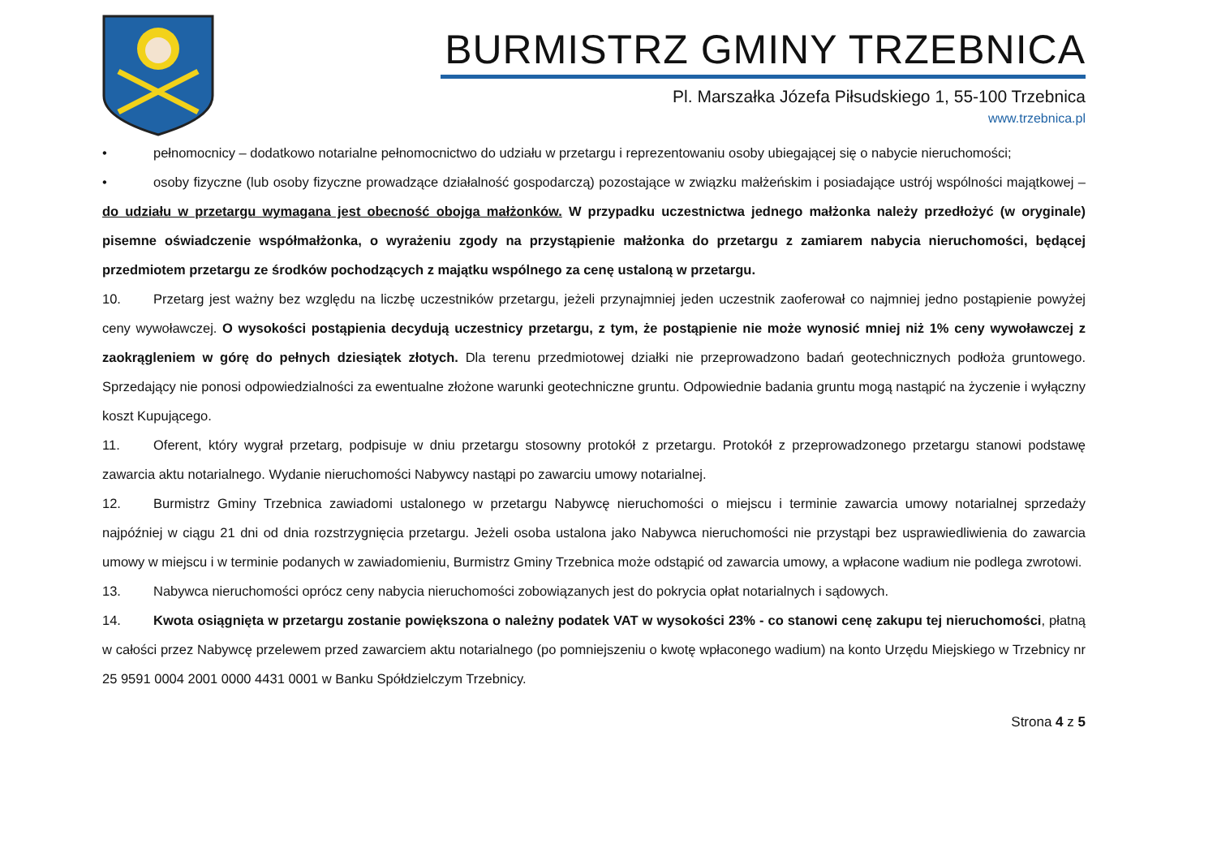BURMISTRZ GMINY TRZEBNICA
Pl. Marszałka Józefa Piłsudskiego 1, 55-100 Trzebnica
www.trzebnica.pl
• pełnomocnicy – dodatkowo notarialne pełnomocnictwo do udziału w przetargu i reprezentowaniu osoby ubiegającej się o nabycie nieruchomości;
• osoby fizyczne (lub osoby fizyczne prowadzące działalność gospodarczą) pozostające w związku małżeńskim i posiadające ustrój wspólności majątkowej – do udziału w przetargu wymagana jest obecność obojga małżonków. W przypadku uczestnictwa jednego małżonka należy przedłożyć (w oryginale) pisemne oświadczenie współmałżonka, o wyrażeniu zgody na przystąpienie małżonka do przetargu z zamiarem nabycia nieruchomości, będącej przedmiotem przetargu ze środków pochodzących z majątku wspólnego za cenę ustaloną w przetargu.
10. Przetarg jest ważny bez względu na liczbę uczestników przetargu, jeżeli przynajmniej jeden uczestnik zaoferował co najmniej jedno postąpienie powyżej ceny wywoławczej. O wysokości postąpienia decydują uczestnicy przetargu, z tym, że postąpienie nie może wynosić mniej niż 1% ceny wywoławczej z zaokrągleniem w górę do pełnych dziesiątek złotych. Dla terenu przedmiotowej działki nie przeprowadzono badań geotechnicznych podłoża gruntowego. Sprzedający nie ponosi odpowiedzialności za ewentualne złożone warunki geotechniczne gruntu. Odpowiednie badania gruntu mogą nastąpić na życzenie i wyłączny koszt Kupującego.
11. Oferent, który wygrał przetarg, podpisuje w dniu przetargu stosowny protokół z przetargu. Protokół z przeprowadzonego przetargu stanowi podstawę zawarcia aktu notarialnego. Wydanie nieruchomości Nabywcy nastąpi po zawarciu umowy notarialnej.
12. Burmistrz Gminy Trzebnica zawiadomi ustalonego w przetargu Nabywcę nieruchomości o miejscu i terminie zawarcia umowy notarialnej sprzedaży najpóźniej w ciągu 21 dni od dnia rozstrzygnięcia przetargu. Jeżeli osoba ustalona jako Nabywca nieruchomości nie przystąpi bez usprawiedliwienia do zawarcia umowy w miejscu i w terminie podanych w zawiadomieniu, Burmistrz Gminy Trzebnica może odstąpić od zawarcia umowy, a wpłacone wadium nie podlega zwrotowi.
13. Nabywca nieruchomości oprócz ceny nabycia nieruchomości zobowiązanych jest do pokrycia opłat notarialnych i sądowych.
14. Kwota osiągnięta w przetargu zostanie powiększona o należny podatek VAT w wysokości 23% - co stanowi cenę zakupu tej nieruchomości, płatną w całości przez Nabywcę przelewem przed zawarciem aktu notarialnego (po pomniejszeniu o kwotę wpłaconego wadium) na konto Urzędu Miejskiego w Trzebnicy nr 25 9591 0004 2001 0000 4431 0001 w Banku Spółdzielczym Trzebnicy.
Strona 4 z 5